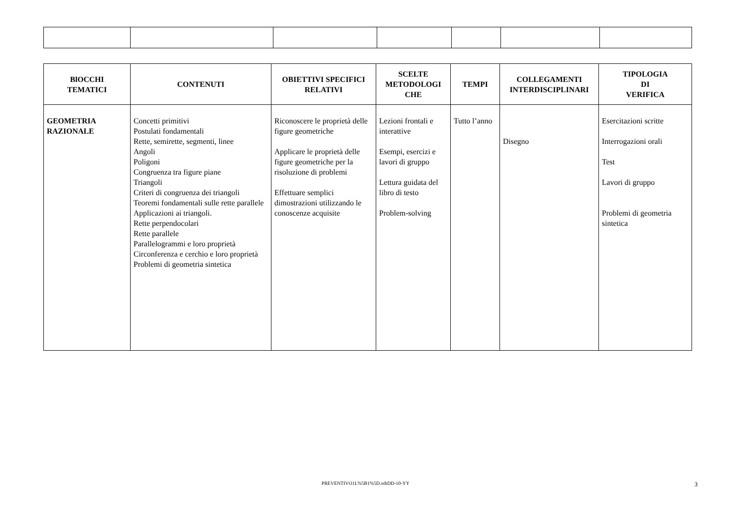| BlOCCHI TEMATICI | CONTENUTI | OBIETTIVI SPECIFICI RELATIVI | SCELTE METODOLOGI CHE | TEMPI | COLLEGAMENTI INTERDISCIPLINARI | TIPOLOGIA DI VERIFICA |
| --- | --- | --- | --- | --- | --- | --- |
| GEOMETRIA RAZIONALE | Concetti primitivi Postulati fondamentali Rette, semirette, segmenti, linee Angoli Poligoni Congruenza tra figure piane Triangoli Criteri di congruenza dei triangoli Teoremi fondamentali sulle rette parallele Applicazioni ai triangoli. Rette perpendocolari Rette parallele Parallelogrammi e loro proprietà Circonferenza e cerchio e loro proprietà Problemi di geometria sintetica | Riconoscere le proprietà delle figure geometriche Applicare le proprietà delle figure geometriche per la risoluzione di problemi Effettuare semplici dimostrazioni utilizzando le conoscenze acquisite | Lezioni frontali e interattive Esempi, esercizi e lavori di gruppo Lettura guidata del libro di testo Problem-solving | Tutto l’anno | Disegno | Esercitazioni scritte Interrogazioni orali Test Lavori di gruppo Problemi di geometria sintetica |
PREVENTIVO1L%5B1%5D.odtDD-10-YY 3